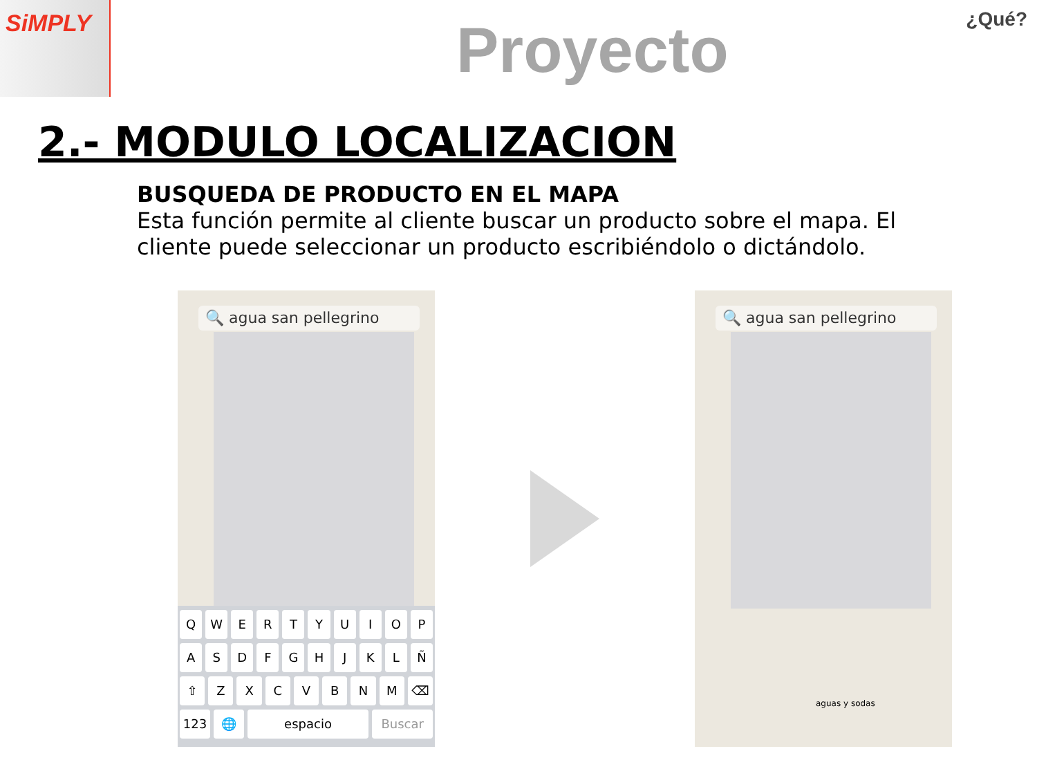SiMPLY
Proyecto
¿Qué?
2.- MODULO LOCALIZACION
BUSQUEDA DE PRODUCTO EN EL MAPA
Esta función permite al cliente buscar un producto sobre el mapa. El cliente puede seleccionar un producto escribiéndolo o dictándolo.
🔍 agua san pellegrino
Q W E R T Y U I O P
A S D F G H J K L Ñ
⇧ Z X C V B N M ⌫
123 🌐 espacio Buscar
🔍 agua san pellegrino
aguas y sodas